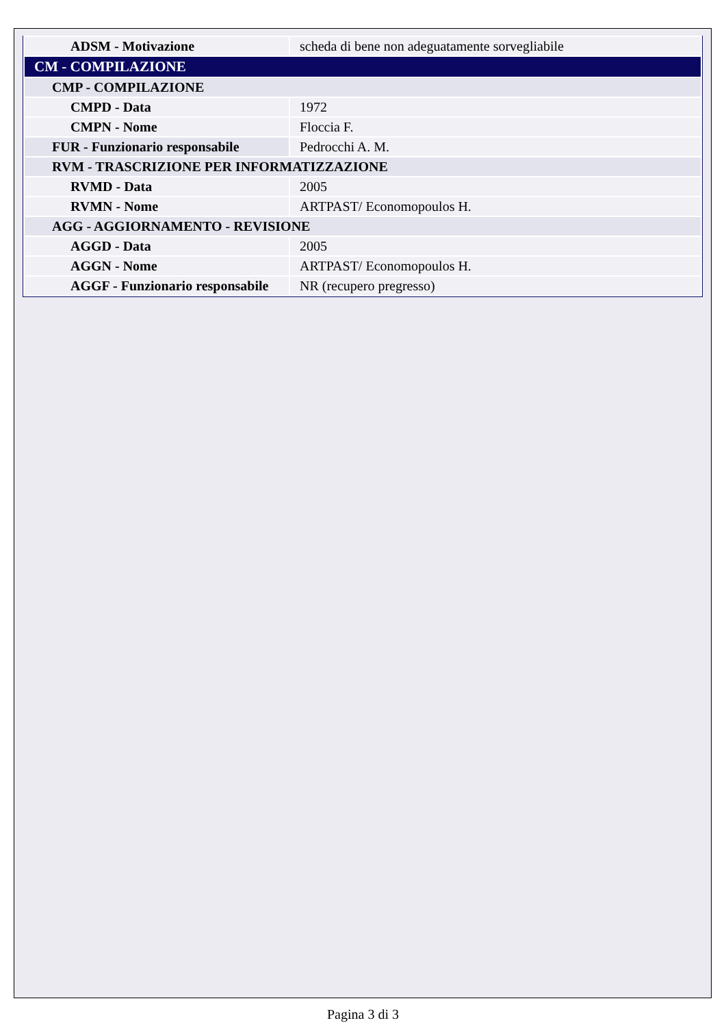| ADSM - Motivazione | scheda di bene non adeguatamente sorvegliabile |
| CM - COMPILAZIONE | |
| CMP - COMPILAZIONE | |
| CMPD - Data | 1972 |
| CMPN - Nome | Floccia F. |
| FUR - Funzionario responsabile | Pedrocchi A. M. |
| RVM - TRASCRIZIONE PER INFORMATIZZAZIONE | |
| RVMD - Data | 2005 |
| RVMN - Nome | ARTPAST/ Economopoulos H. |
| AGG - AGGIORNAMENTO - REVISIONE | |
| AGGD - Data | 2005 |
| AGGN - Nome | ARTPAST/ Economopoulos H. |
| AGGF - Funzionario responsabile | NR (recupero pregresso) |
Pagina 3 di 3